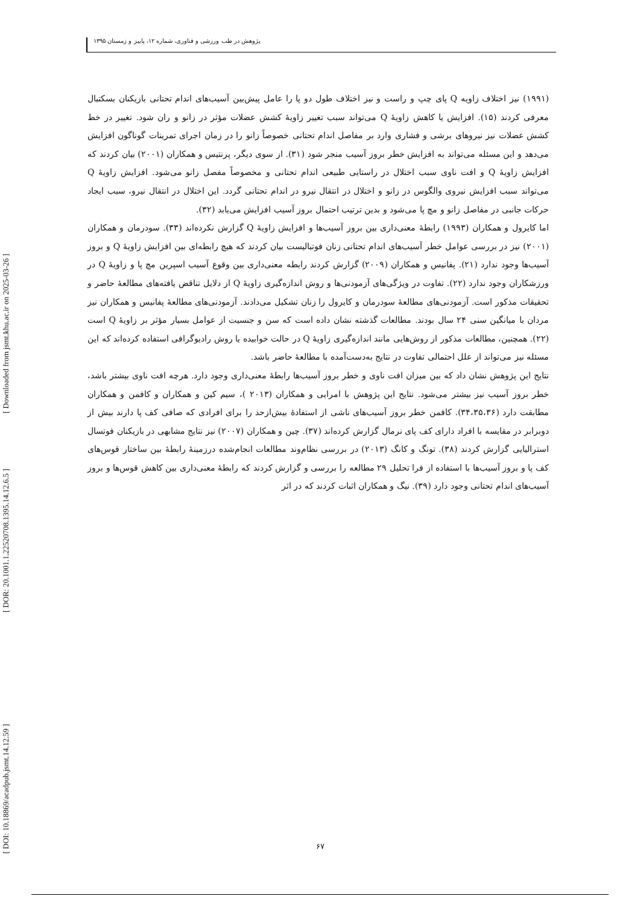پژوهش در طب ورزشی و فناوری، شماره ۱۲، پاییز و زمستان ۱۳۹۵
[ DOI: 10.18869/acadpub.jsmt.14.12.59 ]
[ DOR: 20.1001.1.22520708.1395.14.12.6.5 ]
[ Downloaded from jsmt.khu.ac.ir on 2025-03-26 ]
(۱۹۹۱) نیز اختلاف زاویه Q پای چپ و راست و نیز اختلاف طول دو پا را عامل پیش‌بین آسیب‌های اندام تحتانی بازیکنان بسکتبال معرفی کردند (۱۵). افزایش یا کاهش زاویهٔ Q می‌تواند سبب تغییر زاویهٔ کشش عضلات مؤثر در زانو و ران شود. تغییر در خط کشش عضلات نیز نیروهای برشی و فشاری وارد بر مفاصل اندام تحتانی خصوصاً زانو را در زمان اجرای تمرینات گوناگون افزایش می‌دهد و این مسئله می‌تواند به افزایش خطر بروز آسیب منجر شود (۳۱). از سوی دیگر، پرنتیس و همکاران (۲۰۰۱) بیان کردند که افزایش زاویهٔ Q و افت ناوی سبب اختلال در راستایی طبیعی اندام تحتانی و مخصوصاً مفصل زانو می‌شود. افزایش زاویهٔ Q می‌تواند سبب افزایش نیروی والگوس در زانو و اختلال در انتقال نیرو در اندام تحتانی گردد. این اختلال در انتقال نیرو، سبب ایجاد حرکات جانبی در مفاصل زانو و مچ پا می‌شود و بدین ترتیب احتمال بروز آسیب افزایش می‌یابد (۳۲).
اما کایرول و همکاران (۱۹۹۳) رابطهٔ معنی‌داری بین بروز آسیب‌ها و افزایش زاویهٔ Q گزارش نکرده‌اند (۳۳). سودرمان و همکاران (۲۰۰۱) نیز در بررسی عوامل خطر آسیب‌های اندام تحتانی زنان فوتبالیست بیان کردند که هیچ رابطه‌ای بین افزایش زاویهٔ Q و بروز آسیب‌ها وجود ندارد (۲۱). پفانیس و همکاران (۲۰۰۹) گزارش کردند رابطه معنی‌داری بین وقوع آسیب اسپرین مچ پا و زاویهٔ Q در ورزشکاران وجود ندارد (۲۲). تفاوت در ویژگی‌های آزمودنی‌ها و روش اندازه‌گیری زاویهٔ Q از دلایل تناقض یافته‌های مطالعهٔ حاضر و تحقیقات مذکور است. آزمودنی‌های مطالعهٔ سودرمان و کایرول را زنان تشکیل می‌دادند. آزمودنی‌های مطالعهٔ پفانیس و همکاران نیز مردان با میانگین سنی ۲۴ سال بودند. مطالعات گذشته نشان داده است که سن و جنسیت از عوامل بسیار مؤثر بر زاویهٔ Q است (۲۲). همچنین، مطالعات مذکور از روش‌هایی مانند اندازه‌گیری زاویهٔ Q در حالت خوابیده یا روش رادیوگرافی استفاده کرده‌اند که این مسئله نیز می‌تواند از علل احتمالی تفاوت در نتایج به‌دست‌آمده با مطالعهٔ حاضر باشد.
نتایج این پژوهش نشان داد که بین میزان افت ناوی و خطر بروز آسیب‌ها رابطهٔ معنی‌داری وجود دارد. هرچه افت ناوی بیشتر باشد، خطر بروز آسیب نیز بیشتر می‌شود. نتایج این پژوهش با امرایی و همکاران (۲۰۱۳ )، سیم کین و همکاران و کافمن و همکاران مطابقت دارد (۳۴،۳۵،۳۶). کافمن خطر بروز آسیب‌های ناشی از استفادهٔ بیش‌ازحد را برای افرادی که صافی کف پا دارند بیش از دوبرابر در مقایسه با افراد دارای کف پای نرمال گزارش کرده‌اند (۳۷). چین و همکاران (۲۰۰۷) نیز نتایج مشابهی در بازیکنان فوتسال استرالیایی گزارش کردند (۳۸). تونگ و کانگ (۲۰۱۳) در بررسی نظام‌وند مطالعات انجام‌شده درزمینهٔ رابطهٔ بین ساختار قوس‌های کف پا و بروز آسیب‌ها با استفاده از فرا تحلیل ۲۹ مطالعه را بررسی و گزارش کردند که رابطهٔ معنی‌داری بین کاهش قوس‌ها و بروز آسیب‌های اندام تحتانی وجود دارد (۳۹). نیگ و همکاران اثبات کردند که در اثر
۶۷